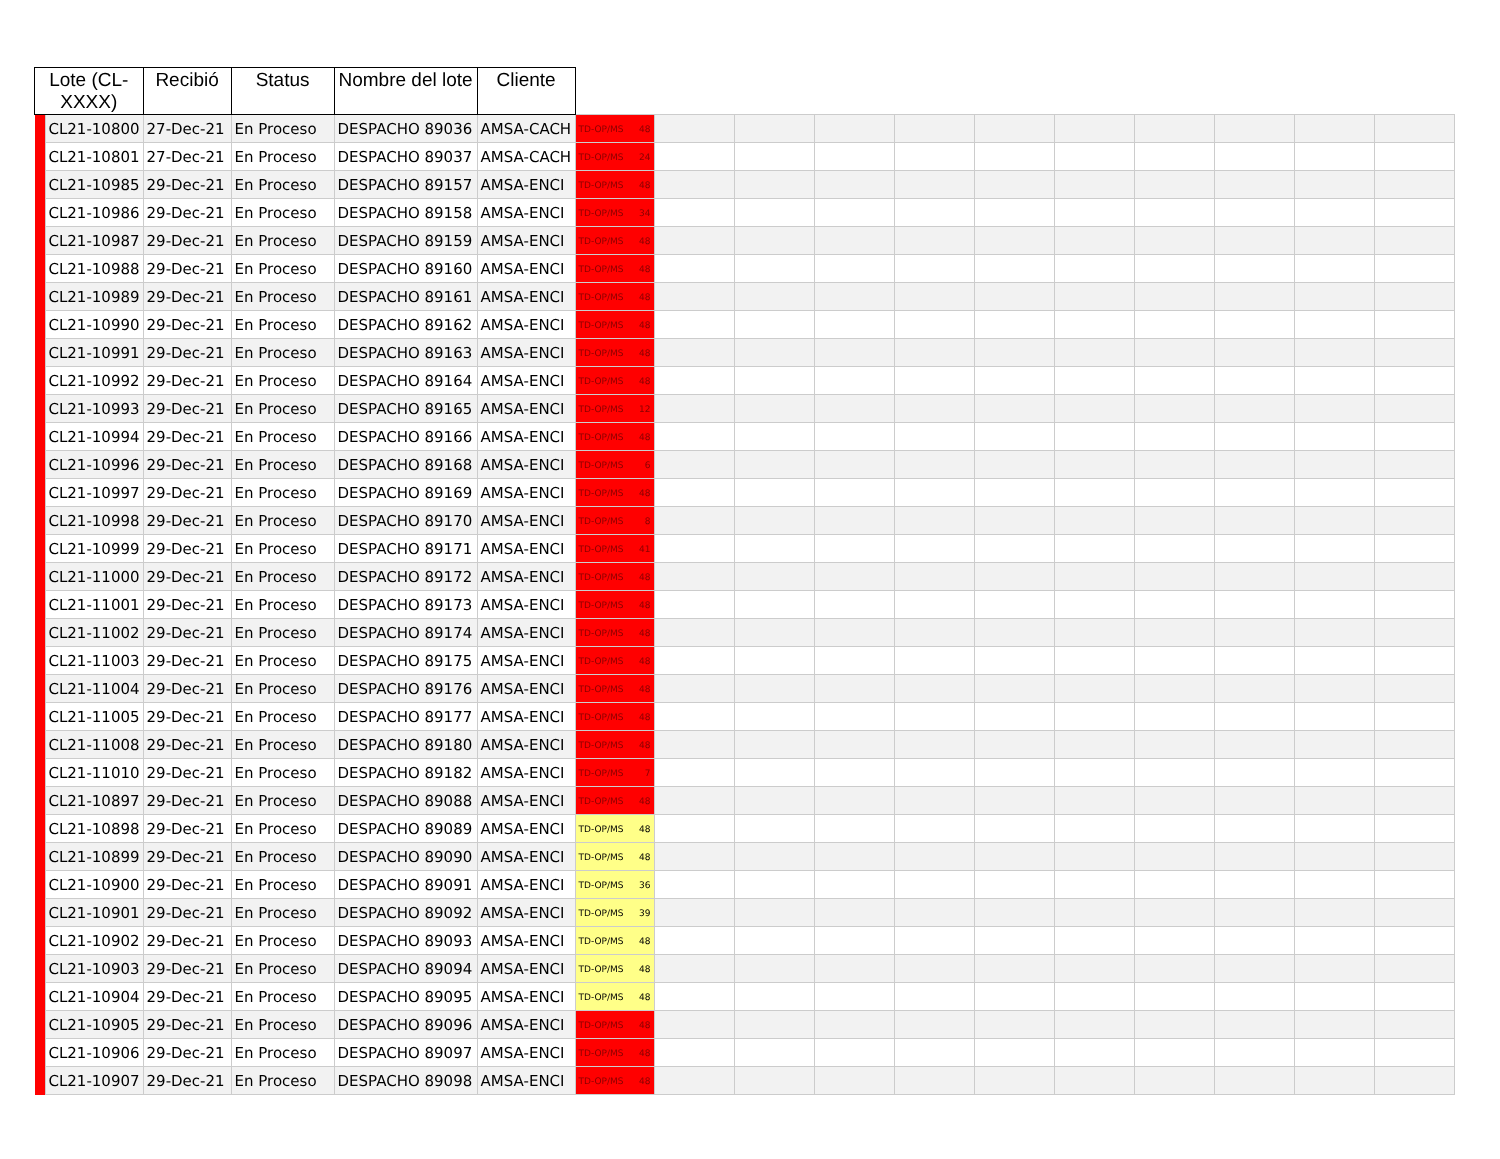| Lote (CL-XXXX) | | Recibió | Status | Nombre del lote | Cliente | | | | | | | | | | | |
| --- | --- | --- | --- | --- | --- | --- | --- | --- | --- | --- | --- | --- | --- | --- | --- | --- |
| | CL21-10800 | 27-Dec-21 | En Proceso | DESPACHO 89036 | AMSA-CACH | TD-OP/MS 48 | | | | | | | | | | |
| | CL21-10801 | 27-Dec-21 | En Proceso | DESPACHO 89037 | AMSA-CACH | TD-OP/MS 24 | | | | | | | | | | |
| | CL21-10985 | 29-Dec-21 | En Proceso | DESPACHO 89157 | AMSA-ENCI | TD-OP/MS 48 | | | | | | | | | | |
| | CL21-10986 | 29-Dec-21 | En Proceso | DESPACHO 89158 | AMSA-ENCI | TD-OP/MS 34 | | | | | | | | | | |
| | CL21-10987 | 29-Dec-21 | En Proceso | DESPACHO 89159 | AMSA-ENCI | TD-OP/MS 48 | | | | | | | | | | |
| | CL21-10988 | 29-Dec-21 | En Proceso | DESPACHO 89160 | AMSA-ENCI | TD-OP/MS 48 | | | | | | | | | | |
| | CL21-10989 | 29-Dec-21 | En Proceso | DESPACHO 89161 | AMSA-ENCI | TD-OP/MS 48 | | | | | | | | | | |
| | CL21-10990 | 29-Dec-21 | En Proceso | DESPACHO 89162 | AMSA-ENCI | TD-OP/MS 48 | | | | | | | | | | |
| | CL21-10991 | 29-Dec-21 | En Proceso | DESPACHO 89163 | AMSA-ENCI | TD-OP/MS 48 | | | | | | | | | | |
| | CL21-10992 | 29-Dec-21 | En Proceso | DESPACHO 89164 | AMSA-ENCI | TD-OP/MS 48 | | | | | | | | | | |
| | CL21-10993 | 29-Dec-21 | En Proceso | DESPACHO 89165 | AMSA-ENCI | TD-OP/MS 12 | | | | | | | | | | |
| | CL21-10994 | 29-Dec-21 | En Proceso | DESPACHO 89166 | AMSA-ENCI | TD-OP/MS 48 | | | | | | | | | | |
| | CL21-10996 | 29-Dec-21 | En Proceso | DESPACHO 89168 | AMSA-ENCI | TD-OP/MS 6 | | | | | | | | | | |
| | CL21-10997 | 29-Dec-21 | En Proceso | DESPACHO 89169 | AMSA-ENCI | TD-OP/MS 48 | | | | | | | | | | |
| | CL21-10998 | 29-Dec-21 | En Proceso | DESPACHO 89170 | AMSA-ENCI | TD-OP/MS 8 | | | | | | | | | | |
| | CL21-10999 | 29-Dec-21 | En Proceso | DESPACHO 89171 | AMSA-ENCI | TD-OP/MS 41 | | | | | | | | | | |
| | CL21-11000 | 29-Dec-21 | En Proceso | DESPACHO 89172 | AMSA-ENCI | TD-OP/MS 48 | | | | | | | | | | |
| | CL21-11001 | 29-Dec-21 | En Proceso | DESPACHO 89173 | AMSA-ENCI | TD-OP/MS 48 | | | | | | | | | | |
| | CL21-11002 | 29-Dec-21 | En Proceso | DESPACHO 89174 | AMSA-ENCI | TD-OP/MS 48 | | | | | | | | | | |
| | CL21-11003 | 29-Dec-21 | En Proceso | DESPACHO 89175 | AMSA-ENCI | TD-OP/MS 48 | | | | | | | | | | |
| | CL21-11004 | 29-Dec-21 | En Proceso | DESPACHO 89176 | AMSA-ENCI | TD-OP/MS 48 | | | | | | | | | | |
| | CL21-11005 | 29-Dec-21 | En Proceso | DESPACHO 89177 | AMSA-ENCI | TD-OP/MS 48 | | | | | | | | | | |
| | CL21-11008 | 29-Dec-21 | En Proceso | DESPACHO 89180 | AMSA-ENCI | TD-OP/MS 48 | | | | | | | | | | |
| | CL21-11010 | 29-Dec-21 | En Proceso | DESPACHO 89182 | AMSA-ENCI | TD-OP/MS 7 | | | | | | | | | | |
| | CL21-10897 | 29-Dec-21 | En Proceso | DESPACHO 89088 | AMSA-ENCI | TD-OP/MS 48 | | | | | | | | | | |
| | CL21-10898 | 29-Dec-21 | En Proceso | DESPACHO 89089 | AMSA-ENCI | TD-OP/MS 48 | | | | | | | | | | |
| | CL21-10899 | 29-Dec-21 | En Proceso | DESPACHO 89090 | AMSA-ENCI | TD-OP/MS 48 | | | | | | | | | | |
| | CL21-10900 | 29-Dec-21 | En Proceso | DESPACHO 89091 | AMSA-ENCI | TD-OP/MS 36 | | | | | | | | | | |
| | CL21-10901 | 29-Dec-21 | En Proceso | DESPACHO 89092 | AMSA-ENCI | TD-OP/MS 39 | | | | | | | | | | |
| | CL21-10902 | 29-Dec-21 | En Proceso | DESPACHO 89093 | AMSA-ENCI | TD-OP/MS 48 | | | | | | | | | | |
| | CL21-10903 | 29-Dec-21 | En Proceso | DESPACHO 89094 | AMSA-ENCI | TD-OP/MS 48 | | | | | | | | | | |
| | CL21-10904 | 29-Dec-21 | En Proceso | DESPACHO 89095 | AMSA-ENCI | TD-OP/MS 48 | | | | | | | | | | |
| | CL21-10905 | 29-Dec-21 | En Proceso | DESPACHO 89096 | AMSA-ENCI | TD-OP/MS 48 | | | | | | | | | | |
| | CL21-10906 | 29-Dec-21 | En Proceso | DESPACHO 89097 | AMSA-ENCI | TD-OP/MS 48 | | | | | | | | | | |
| | CL21-10907 | 29-Dec-21 | En Proceso | DESPACHO 89098 | AMSA-ENCI | TD-OP/MS 48 | | | | | | | | | | |